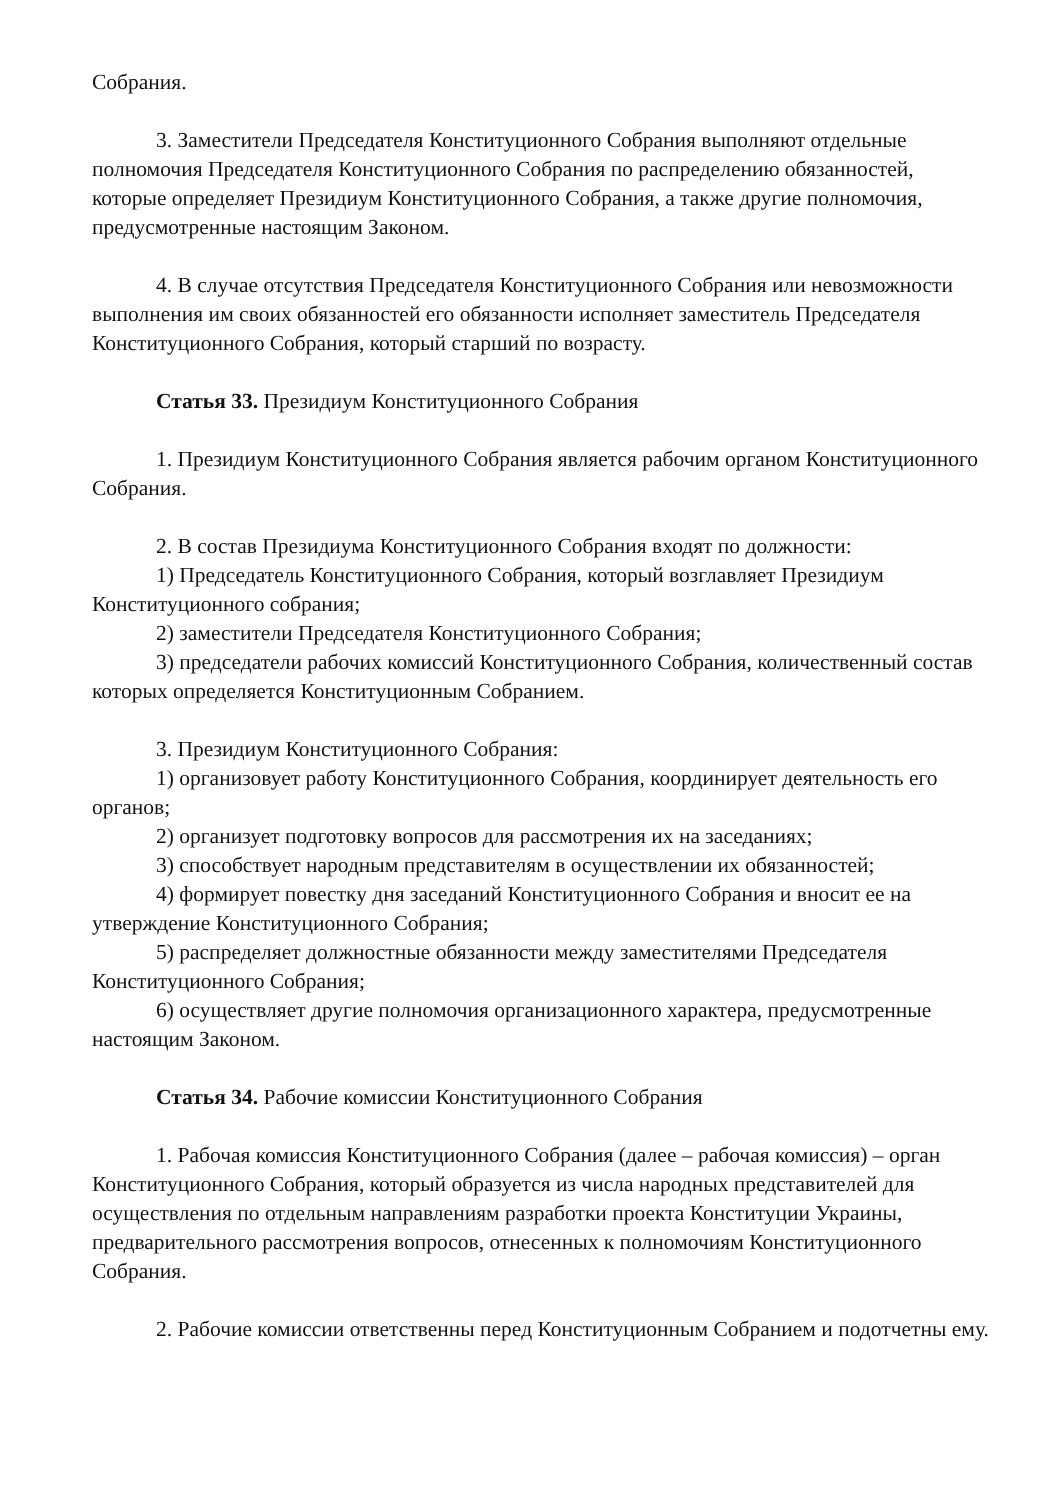Собрания.
3. Заместители Председателя Конституционного Собрания выполняют отдельные полномочия Председателя Конституционного Собрания по распределению обязанностей, которые определяет Президиум Конституционного Собрания, а также другие полномочия, предусмотренные настоящим Законом.
4. В случае отсутствия Председателя Конституционного Собрания или невозможности выполнения им своих обязанностей его обязанности исполняет заместитель Председателя Конституционного Собрания, который старший по возрасту.
Статья 33. Президиум Конституционного Собрания
1. Президиум Конституционного Собрания является рабочим органом Конституционного Собрания.
2. В состав Президиума Конституционного Собрания входят по должности:
1) Председатель Конституционного Собрания, который возглавляет Президиум Конституционного собрания;
2) заместители Председателя Конституционного Собрания;
3) председатели рабочих комиссий Конституционного Собрания, количественный состав которых определяется Конституционным Собранием.
3. Президиум Конституционного Собрания:
1) организовует работу Конституционного Собрания, координирует деятельность его органов;
2) организует подготовку вопросов для рассмотрения их на заседаниях;
3) способствует народным представителям в осуществлении их обязанностей;
4) формирует повестку дня заседаний Конституционного Собрания и вносит ее на утверждение Конституционного Собрания;
5) распределяет должностные обязанности между заместителями Председателя Конституционного Собрания;
6) осуществляет другие полномочия организационного характера, предусмотренные настоящим Законом.
Статья 34. Рабочие комиссии Конституционного Собрания
1. Рабочая комиссия Конституционного Собрания (далее – рабочая комиссия) – орган Конституционного Собрания, который образуется из числа народных представителей для осуществления по отдельным направлениям разработки проекта Конституции Украины, предварительного рассмотрения вопросов, отнесенных к полномочиям Конституционного Собрания.
2. Рабочие комиссии ответственны перед Конституционным Собранием и подотчетны ему.